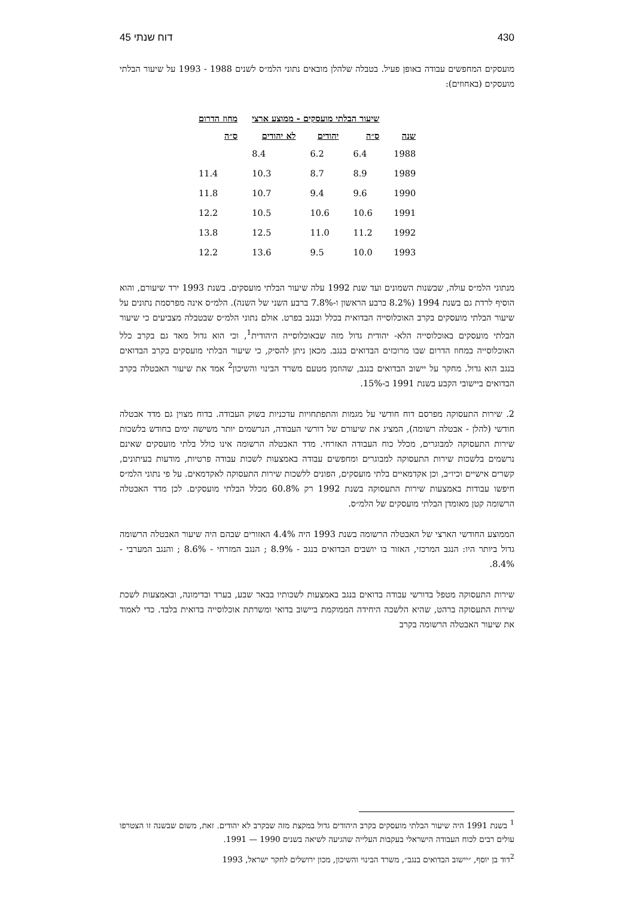430 דוח שנתי 45
מועסקים המחפשים עבודה באופן פעיל. בטבלה שלהלן מובאים נתוני הלמ״ס לשנים 1988 - 1993 על שיעור הבלתי מועסקים (באחוזים):
| | שיעור הבלתי מועסקים - ממוצע ארצי | | | מחוז הדרום |
| --- | --- | --- | --- | --- |
| שנה | ס״ה | יהודים | לא יהודים | ס״ה |
| 1988 | 6.4 | 6.2 | 8.4 | |
| 1989 | 8.9 | 8.7 | 10.3 | 11.4 |
| 1990 | 9.6 | 9.4 | 10.7 | 11.8 |
| 1991 | 10.6 | 10.6 | 10.5 | 12.2 |
| 1992 | 11.2 | 11.0 | 12.5 | 13.8 |
| 1993 | 10.0 | 9.5 | 13.6 | 12.2 |
מנתוני הלמ״ס עולה, שבשנות השמונים ועד שנת 1992 עלה שיעור הבלתי מועסקים. בשנת 1993 ירד שיעורם, והוא הוסיף לרדת גם בשנת 1994 (8.2% ברבע הראשון ו-7.8% ברבע השני של השנה). הלמ״ס אינה מפרסמת נתונים על שיעור הבלתי מועסקים בקרב האוכלוסייה הבדואית בכלל ובנגב בפרט. אולם נתוני הלמ״ס שבטבלה מצביעים כי שיעור הבלתי מועסקים באוכלוסייה הלא- יהודית גדול מזה שבאוכלוסייה היהודית<sup>1</sup>, וכי הוא גדול מאד גם בקרב כלל האוכלוסייה במחוז הדרום שבו מרוכזים הבדואים בנגב. מכאן ניתן להסיק, כי שיעור הבלתי מועסקים בקרב הבדואים בנגב הוא גדול. מחקר על יישוב הבדואים בנגב, שהוזמן מטעם משרד הבינוי והשיכון<sup>2</sup> אמד את שיעור האבטלה בקרב הבדואים ביישובי הקבע בשנת 1991 ב-15%.
2. שירות התעסוקה מפרסם דוח חודשי על מגמות והתפתחויות עדכניות בשוק העבודה. בדוח מצוין גם מדד אבטלה חודשי (להלן - אבטלה רשומה), המציג את שיעורם של דורשי העבודה, הנרשמים יותר משישה ימים בחודש בלשכות שירות התעסוקה למבוגרים, מכלל כוח העבודה האזרחי. מדד האבטלה הרשומה אינו כולל בלתי מועסקים שאינם נרשמים בלשכות שירות התעסוקה למבוגרים ומחפשים עבודה באמצעות לשכות עבודה פרטיות, מודעות בעיתונים, קשרים אישיים וכיו״ב, וכן אקדמאיים בלתי מועסקים, הפונים ללשכות שירות התעסוקה לאקדמאים. על פי נתוני הלמ״ס חיפשו עבודות באמצעות שירות התעסוקה בשנת 1992 רק 60.8% מכלל הבלתי מועסקים. לכן מדד האבטלה הרשומה קטן מאומדן הבלתי מועסקים של הלמ״ס.
הממוצע החודשי הארצי של האבטלה הרשומה בשנת 1993 היה 4.4% האזורים שבהם היה שיעור האבטלה הרשומה גדול ביותר היו: הנגב המרכזי, האזור בו יושבים הבדואים בנגב - 8.9% ; הנגב המזרחי - 8.6% ; והנגב המערבי - 8.4%.
שירות התעסוקה מטפל בדורשי עבודה בדואים בנגב באמצעות לשכותיו בבאר שבע, בערד ובדימונה, ובאמצעות לשכת שירות התעסוקה ברהט, שהיא הלשכה היחידה הממוקמת ביישוב בדואי ומשרתת אוכלוסייה בדואית בלבד. כדי לאמוד את שיעור האבטלה הרשומה בקרב
<sup>1</sup> בשנת 1991 היה שיעור הבלתי מועסקים בקרב היהודים גדול במקצת מזה שבקרב לא יהודים. זאת, משום שבשנה זו הצטרפו עולים רבים לכוח העבודה הישראלי בעקבות העלייה שהגיעה לשיאה בשנים 1990 — 1991.
<sup>2</sup> דוד בן יוסף, ״יישוב הבדואים בנגב״, משרד הבינוי והשיכון, מכון ירושלים לחקר ישראל, 1993